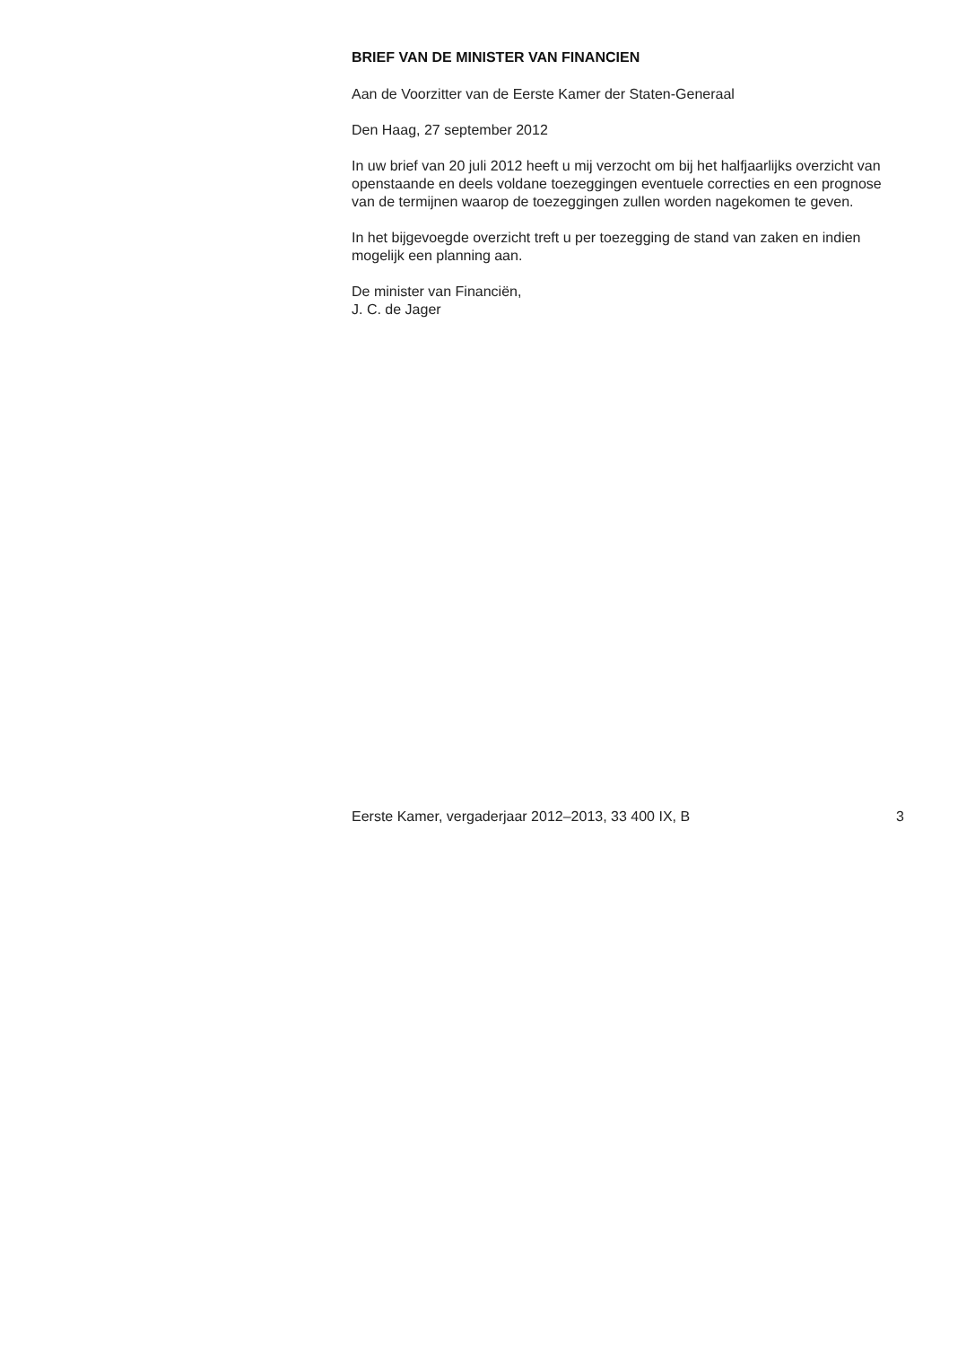BRIEF VAN DE MINISTER VAN FINANCIEN
Aan de Voorzitter van de Eerste Kamer der Staten-Generaal
Den Haag, 27 september 2012
In uw brief van 20 juli 2012 heeft u mij verzocht om bij het halfjaarlijks overzicht van openstaande en deels voldane toezeggingen eventuele correcties en een prognose van de termijnen waarop de toezeggingen zullen worden nagekomen te geven.
In het bijgevoegde overzicht treft u per toezegging de stand van zaken en indien mogelijk een planning aan.
De minister van Financiën,
J. C. de Jager
Eerste Kamer, vergaderjaar 2012–2013, 33 400 IX, B 3